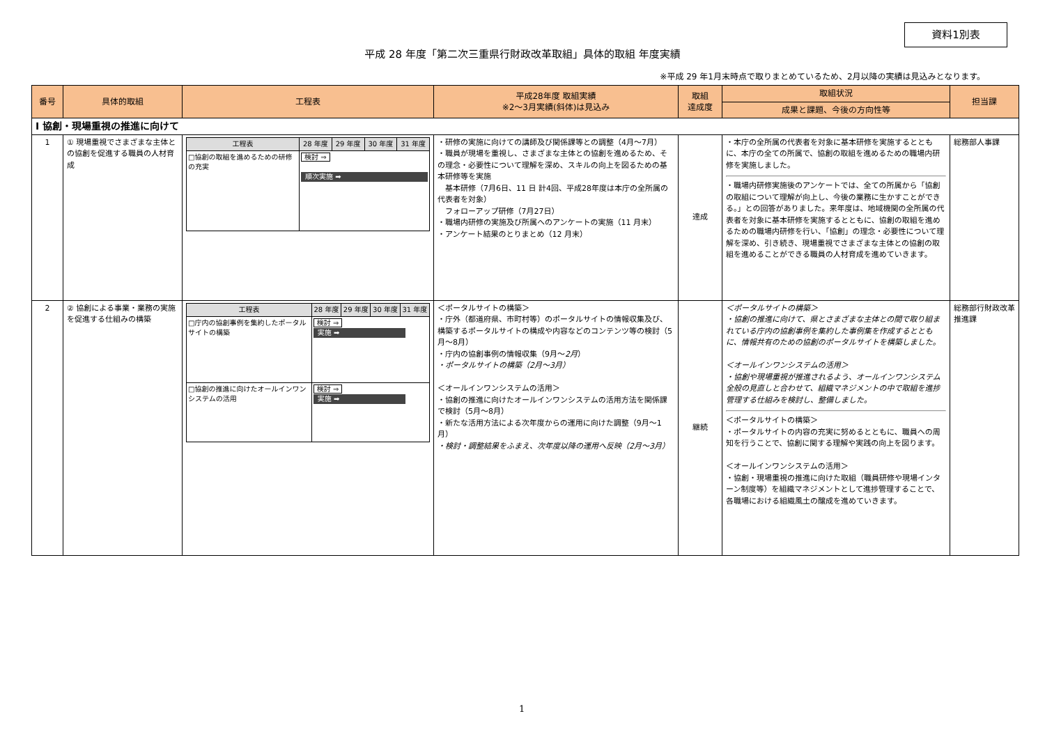資料1別表
平成 28 年度「第二次三重県行財政改革取組」具体的取組 年度実績
※平成 29 年1月末時点で取りまとめているため、2月以降の実績は見込みとなります。
| 番号 | 具体的取組 | 工程表 | 平成28年度 取組実績 ※2～3月実績(斜体)は見込み | 取組 達成度 | 取組状況 | 担当課 |
| --- | --- | --- | --- | --- | --- | --- |
| | | | | | 成果と課題、今後の方向性等 | |
| Ⅰ 協創・現場重視の推進に向けて | | | | | | |
| 1 | ① 現場重視でさまざまな主体との協創を促進する職員の人材育成 | / 工程表 / 28 年度 / 29 年度 / 30 年度 / 31 年度 / / □協創の取組を進めるための研修の充実 / 検討 ⇒ 順次実施 ➡ / / / / | ・研修の実施に向けての講師及び関係課等との調整（4月～7月） ・職員が現場を重視し、さまざまな主体との協創を進めるため、その理念・必要性について理解を深め、スキルの向上を図るための基本研修等を実施 基本研修（7月6日、11 日 計4回、平成28年度は本庁の全所属の代表者を対象） フォローアップ研修（7月27日） ・職場内研修の実施及び所属へのアンケートの実施（11 月末） ・アンケート結果のとりまとめ（12 月末） | 達成 | ・本庁の全所属の代表者を対象に基本研修を実施するとともに、本庁の全ての所属で、協創の取組を進めるための職場内研修を実施しました。 ・職場内研修実施後のアンケートでは、全ての所属から「協創の取組について理解が向上し、今後の業務に生かすことができる。」との回答がありました。来年度は、地域機関の全所属の代表者を対象に基本研修を実施するとともに、協創の取組を進めるための職場内研修を行い、「協創」の理念・必要性について理解を深め、引き続き、現場重視でさまざまな主体との協創の取組を進めることができる職員の人材育成を進めていきます。 | 総務部人事課 |
| 2 | ② 協創による事業・業務の実施を促進する仕組みの構築 | / 工程表 / 28 年度 / 29 年度 / 30 年度 / 31 年度 / / □庁内の協創事例を集約したポータルサイトの構築 / 検討 ⇒ 実施 ➡ / / / / / □協創の推進に向けたオールインワンシステムの活用 / 検討 ⇒ 実施 ➡ / / / / | ＜ポータルサイトの構築＞ ・庁外（都道府県、市町村等）のポータルサイトの情報収集及び、構築するポータルサイトの構成や内容などのコンテンツ等の検討（5月～8月） ・庁内の協創事例の情報収集（9月～ 2月 ） ・ポータルサイトの構築（2月～3月） ＜オールインワンシステムの活用＞ ・協創の推進に向けたオールインワンシステムの活用方法を関係課で検討（5月～8月） ・新たな活用方法による次年度からの運用に向けた調整（9月～1月） ・検討・調整結果をふまえ、次年度以降の運用へ反映（2月～3月） | 継続 | ＜ポータルサイトの構築＞ ・協創の推進に向けて、県とさまざまな主体との間で取り組まれている庁内の協創事例を集約した事例集を作成するとともに、情報共有のための協創のポータルサイトを構築しました。 ＜オールインワンシステムの活用＞ ・協創や現場重視が推進されるよう、オールインワンシステム全般の見直しと合わせて、組織マネジメントの中で取組を進捗管理する仕組みを検討し、整備しました。 ＜ポータルサイトの構築＞ ・ポータルサイトの内容の充実に努めるとともに、職員への周知を行うことで、協創に関する理解や実践の向上を図ります。 ＜オールインワンシステムの活用＞ ・協創・現場重視の推進に向けた取組（職員研修や現場インターン制度等）を組織マネジメントとして進捗管理することで、各職場における組織風土の醸成を進めていきます。 | 総務部行財政改革推進課 |
1